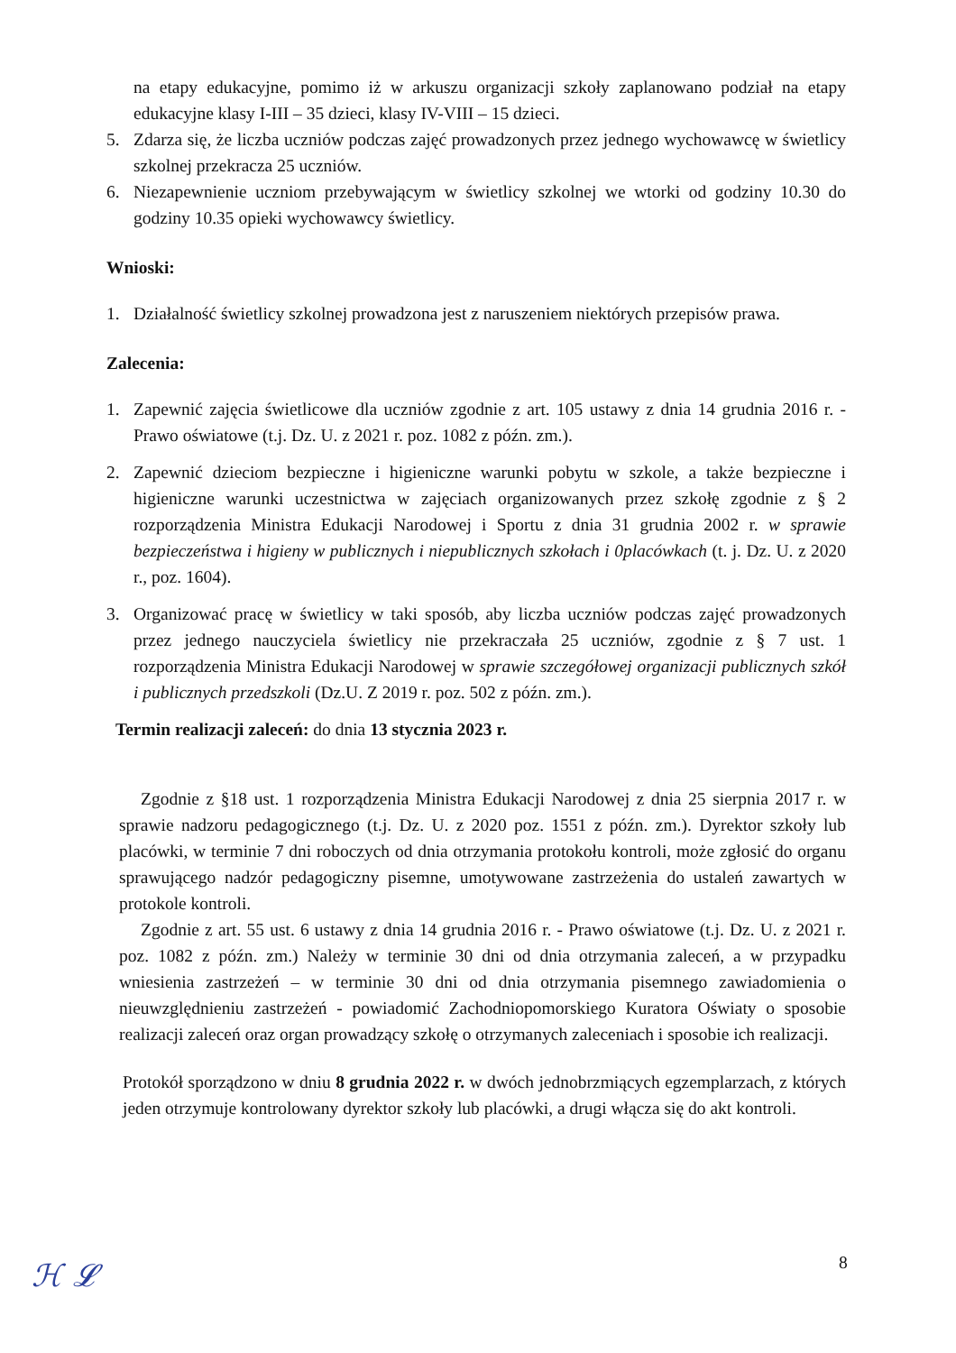na etapy edukacyjne, pomimo iż w arkuszu organizacji szkoły zaplanowano podział na etapy edukacyjne klasy I-III – 35 dzieci, klasy IV-VIII – 15 dzieci.
5. Zdarza się, że liczba uczniów podczas zajęć prowadzonych przez jednego wychowawcę w świetlicy szkolnej przekracza 25 uczniów.
6. Niezapewnienie uczniom przebywającym w świetlicy szkolnej we wtorki od godziny 10.30 do godziny 10.35 opieki wychowawcy świetlicy.
Wnioski:
1. Działalność świetlicy szkolnej prowadzona jest z naruszeniem niektórych przepisów prawa.
Zalecenia:
1. Zapewnić zajęcia świetlicowe dla uczniów zgodnie z art. 105 ustawy z dnia 14 grudnia 2016 r. - Prawo oświatowe (t.j. Dz. U. z 2021 r. poz. 1082 z późn. zm.).
2. Zapewnić dzieciom bezpieczne i higieniczne warunki pobytu w szkole, a także bezpieczne i higieniczne warunki uczestnictwa w zajęciach organizowanych przez szkołę zgodnie z § 2 rozporządzenia Ministra Edukacji Narodowej i Sportu z dnia 31 grudnia 2002 r. w sprawie bezpieczeństwa i higieny w publicznych i niepublicznych szkołach i 0placówkach (t. j. Dz. U. z 2020 r., poz. 1604).
3. Organizować pracę w świetlicy w taki sposób, aby liczba uczniów podczas zajęć prowadzonych przez jednego nauczyciela świetlicy nie przekraczała 25 uczniów, zgodnie z § 7 ust. 1 rozporządzenia Ministra Edukacji Narodowej w sprawie szczegółowej organizacji publicznych szkół i publicznych przedszkoli (Dz.U. Z 2019 r. poz. 502 z późn. zm.).
Termin realizacji zaleceń: do dnia 13 stycznia 2023 r.
Zgodnie z §18 ust. 1 rozporządzenia Ministra Edukacji Narodowej z dnia 25 sierpnia 2017 r. w sprawie nadzoru pedagogicznego (t.j. Dz. U. z 2020 poz. 1551 z późn. zm.). Dyrektor szkoły lub placówki, w terminie 7 dni roboczych od dnia otrzymania protokołu kontroli, może zgłosić do organu sprawującego nadzór pedagogiczny pisemne, umotywowane zastrzeżenia do ustaleń zawartych w protokole kontroli.
Zgodnie z art. 55 ust. 6 ustawy z dnia 14 grudnia 2016 r. - Prawo oświatowe (t.j. Dz. U. z 2021 r. poz. 1082 z późn. zm.) Należy w terminie 30 dni od dnia otrzymania zaleceń, a w przypadku wniesienia zastrzeżeń – w terminie 30 dni od dnia otrzymania pisemnego zawiadomienia o nieuwzględnieniu zastrzeżeń - powiadomić Zachodniopomorskiego Kuratora Oświaty o sposobie realizacji zaleceń oraz organ prowadzący szkołę o otrzymanych zaleceniach i sposobie ich realizacji.
Protokół sporządzono w dniu 8 grudnia 2022 r. w dwóch jednobrzmiących egzemplarzach, z których jeden otrzymuje kontrolowany dyrektor szkoły lub placówki, a drugi włącza się do akt kontroli.
8
ℋ 𝓛